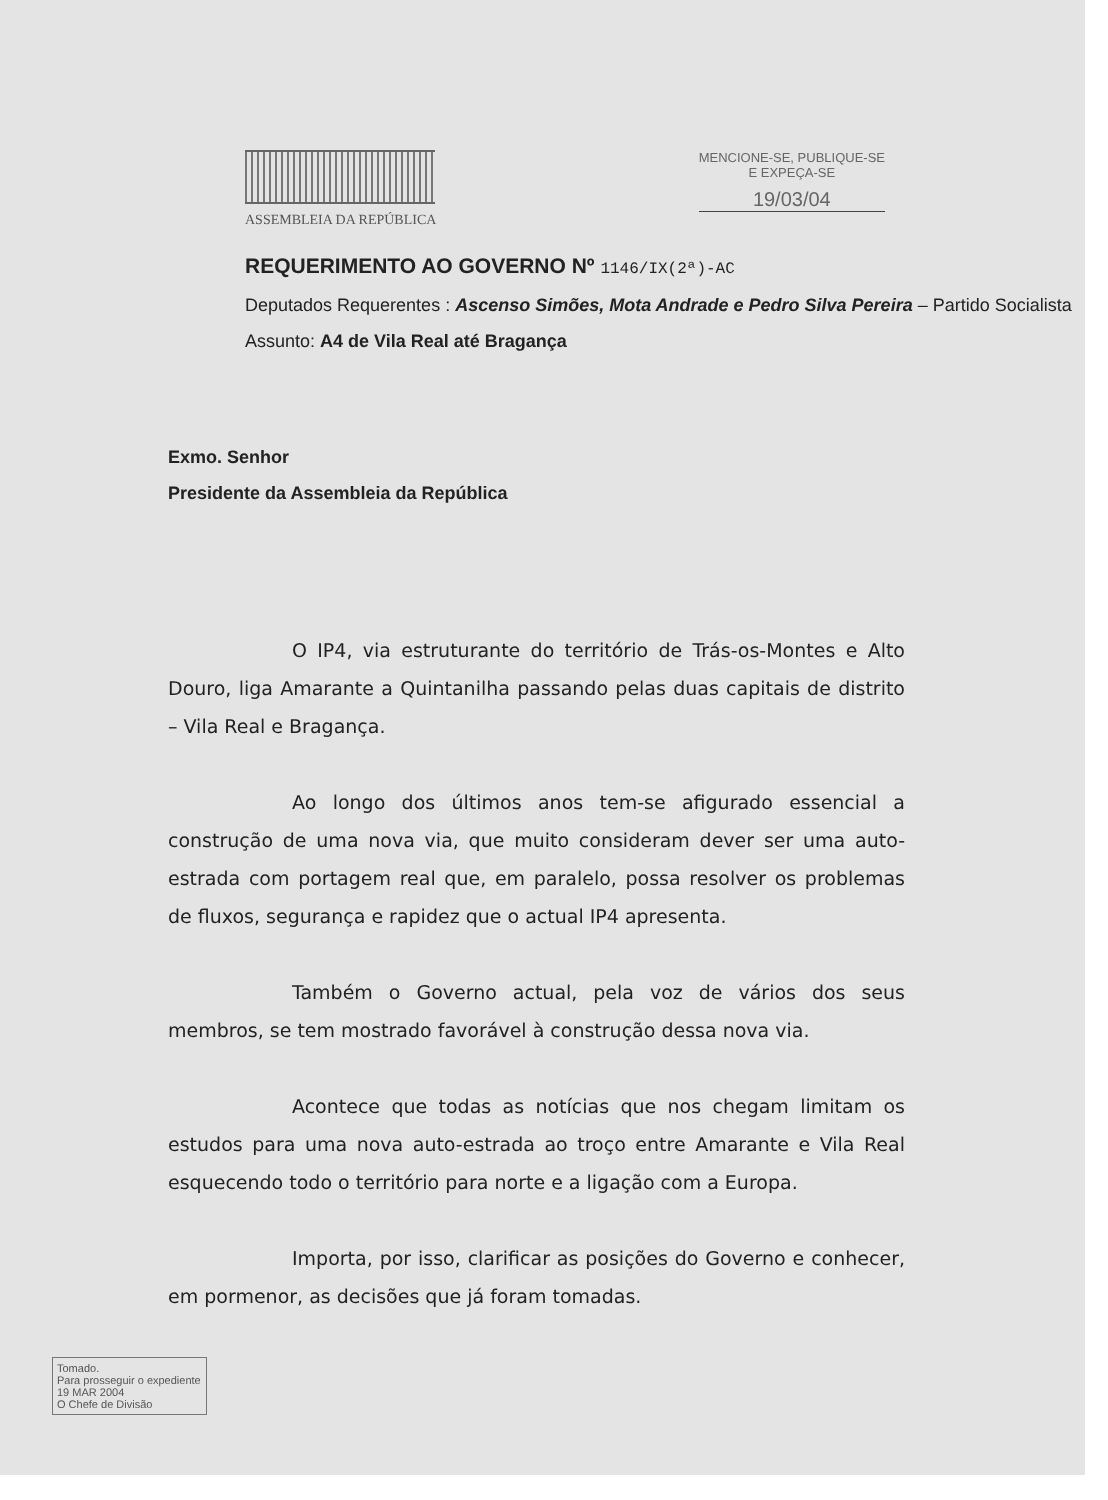ASSEMBLEIA DA REPÚBLICA MENCIONE-SE, PUBLIQUE-SE
E EXPEÇA-SE
19/03/04
REQUERIMENTO AO GOVERNO Nº 1146/IX(2ª)-AC
Deputados Requerentes : Ascenso Simões, Mota Andrade e Pedro Silva Pereira – Partido Socialista
Assunto: A4 de Vila Real até Bragança
Exmo. Senhor
Presidente da Assembleia da República
O IP4, via estruturante do território de Trás-os-Montes e Alto Douro, liga Amarante a Quintanilha passando pelas duas capitais de distrito – Vila Real e Bragança.
Ao longo dos últimos anos tem-se afigurado essencial a construção de uma nova via, que muito consideram dever ser uma auto-estrada com portagem real que, em paralelo, possa resolver os problemas de fluxos, segurança e rapidez que o actual IP4 apresenta.
Também o Governo actual, pela voz de vários dos seus membros, se tem mostrado favorável à construção dessa nova via.
Acontece que todas as notícias que nos chegam limitam os estudos para uma nova auto-estrada ao troço entre Amarante e Vila Real esquecendo todo o território para norte e a ligação com a Europa.
Importa, por isso, clarificar as posições do Governo e conhecer, em pormenor, as decisões que já foram tomadas.
Tomado.
Para prosseguir o expediente
19 MAR 2004
O Chefe de Divisão